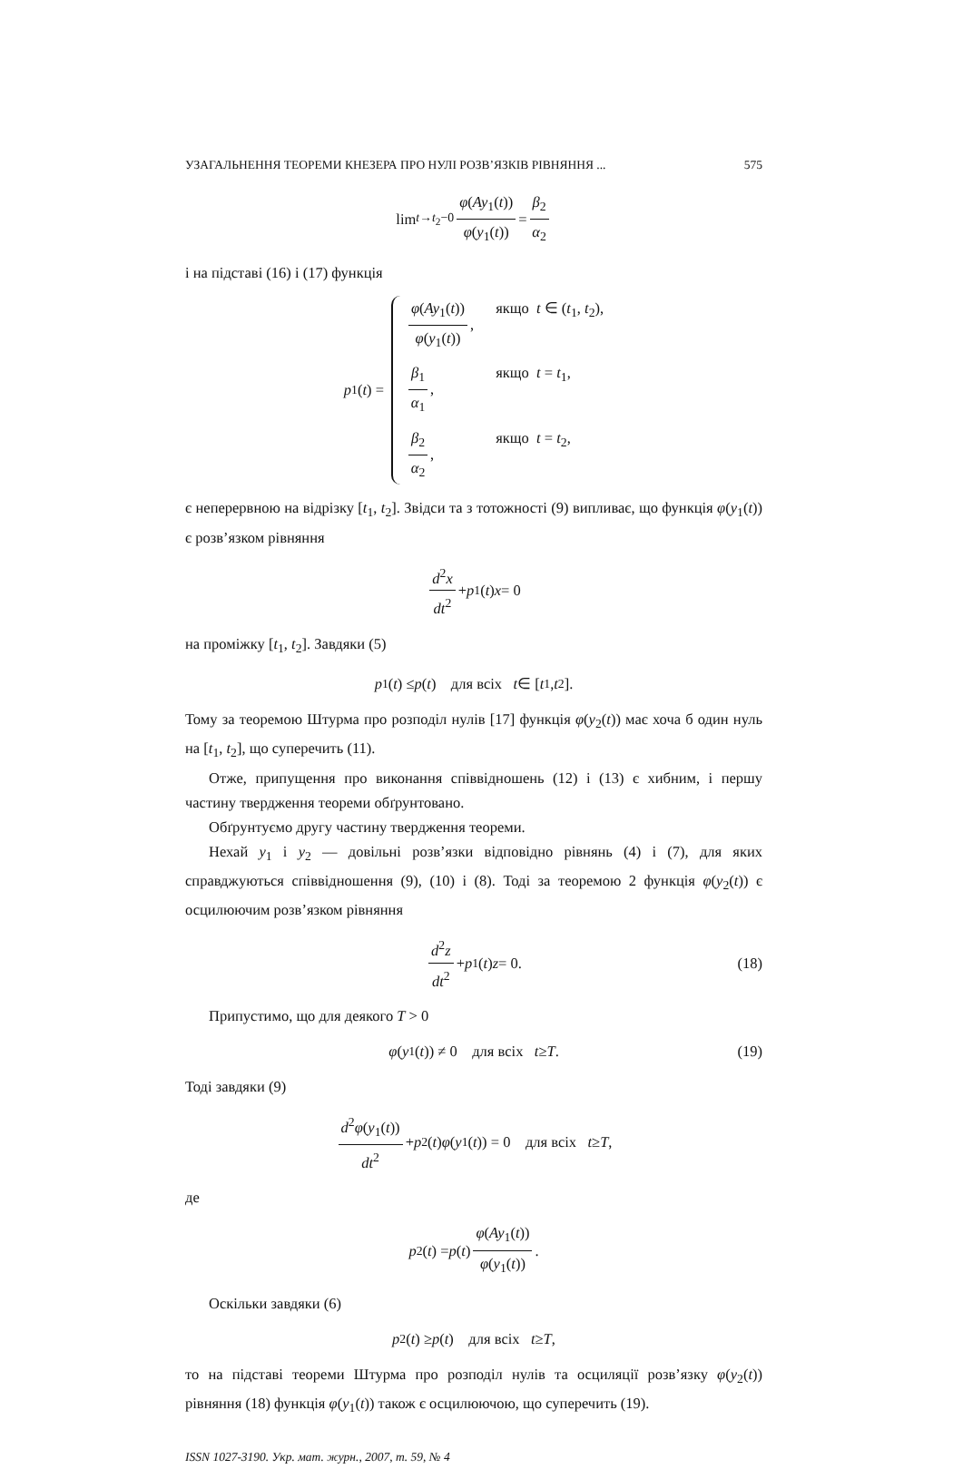УЗАГАЛЬНЕННЯ ТЕОРЕМИ КНЕЗЕРА ПРО НУЛІ РОЗВ’ЯЗКІВ РІВНЯННЯ ... 575
lim<sub>t→t<sub>2</sub>−0</sub> φ(Ay<sub>1</sub>(t)) φ(y<sub>1</sub>(t)) = β<sub>2</sub> α<sub>2</sub>
і на підставі (16) і (17) функція
p<sub>1</sub>(t) =
φ(Ay<sub>1</sub>(t)) φ(y<sub>1</sub>(t)),
якщо t ∈ (t<sub>1</sub>, t<sub>2</sub>),
β<sub>1</sub> α<sub>1</sub>,
якщо t = t<sub>1</sub>,
β<sub>2</sub> α<sub>2</sub>,
якщо t = t<sub>2</sub>,
є неперервною на відрізку [t<sub>1</sub>, t<sub>2</sub>]. Звідси та з тотожності (9) випливає, що функція φ(y<sub>1</sub>(t)) є розв’язком рівняння
d<sup>2</sup>x dt<sup>2</sup> + p<sub>1</sub>(t) x = 0
на проміжку [t<sub>1</sub>, t<sub>2</sub>]. Завдяки (5)
p<sub>1</sub>(t) ≤ p (t) для всіх t ∈ [t<sub>1</sub>, t<sub>2</sub>].
Тому за теоремою Штурма про розподіл нулів [17] функція φ(y<sub>2</sub>(t)) має хоча б один нуль на [t<sub>1</sub>, t<sub>2</sub>], що суперечить (11).
Отже, припущення про виконання співвідношень (12) і (13) є хибним, і першу частину твердження теореми обґрунтовано.
Обґрунтуємо другу частину твердження теореми.
Нехай y<sub>1</sub> і y<sub>2</sub> — довільні розв’язки відповідно рівнянь (4) і (7), для яких справджуються співвідношення (9), (10) і (8). Тоді за теоремою 2 функція φ(y<sub>2</sub>(t)) є осцилюючим розв’язком рівняння
d<sup>2</sup>z dt<sup>2</sup> + p<sub>1</sub>(t) z = 0. (18)
Припустимо, що для деякого T > 0
φ (y<sub>1</sub>(t)) ≠ 0 для всіх t ≥ T. (19)
Тоді завдяки (9)
d<sup>2</sup>φ(y<sub>1</sub>(t)) dt<sup>2</sup> + p<sub>2</sub>(t) φ (y<sub>1</sub>(t)) = 0 для всіх t ≥ T,
де
p<sub>2</sub>(t) = p (t) φ(Ay<sub>1</sub>(t)) φ(y<sub>1</sub>(t)).
Оскільки завдяки (6)
p<sub>2</sub>(t) ≥ p (t) для всіх t ≥ T,
то на підставі теореми Штурма про розподіл нулів та осциляції розв’язку φ(y<sub>2</sub>(t)) рівняння (18) функція φ(y<sub>1</sub>(t)) також є осцилюючою, що суперечить (19).
ISSN 1027-3190. Укр. мат. журн., 2007, т. 59, № 4